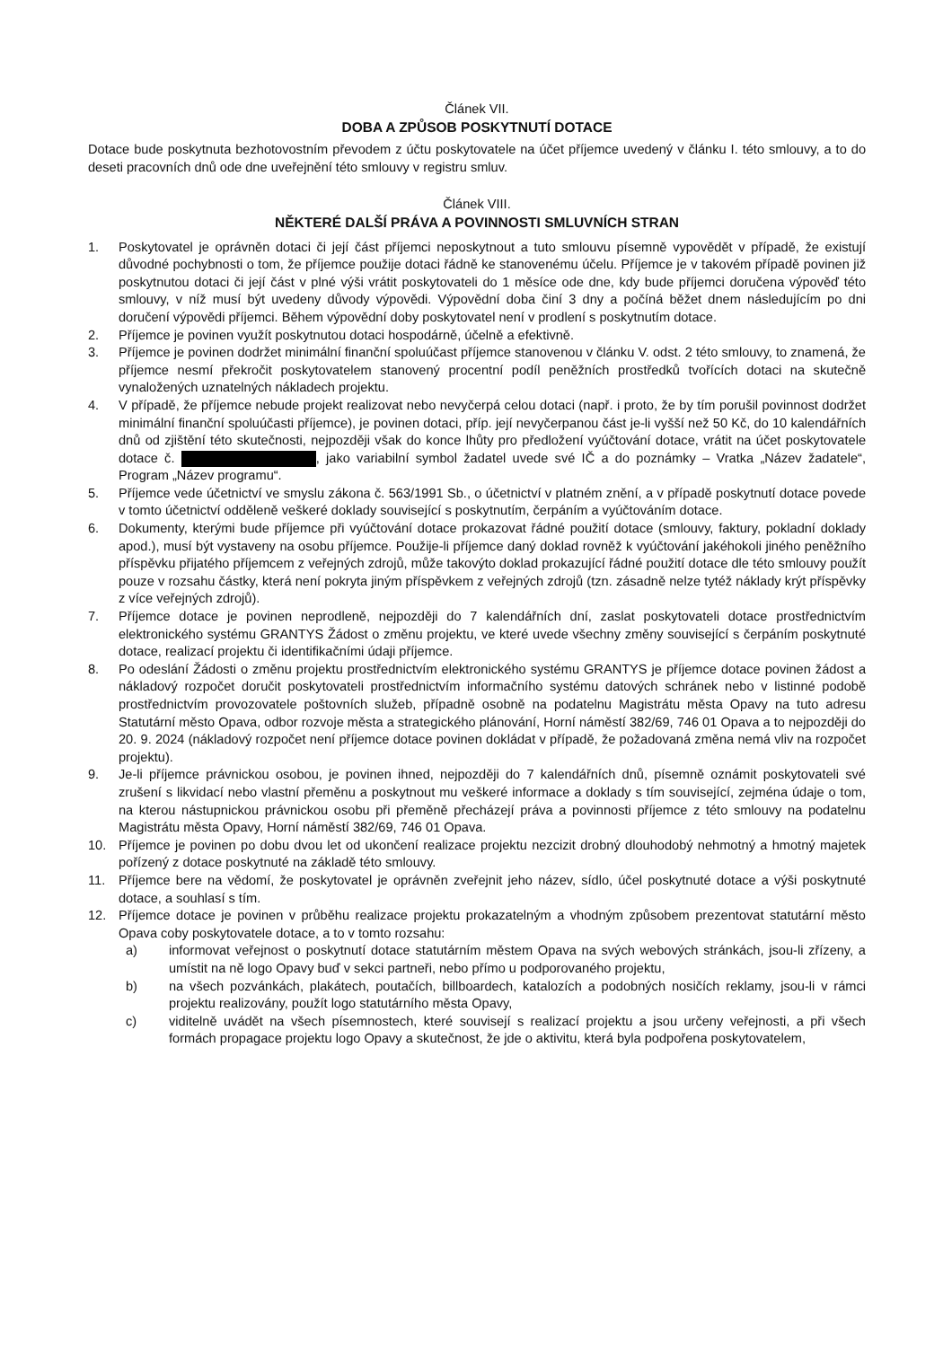Článek VII.
DOBA A ZPŮSOB POSKYTNUTÍ DOTACE
Dotace bude poskytnuta bezhotovostním převodem z účtu poskytovatele na účet příjemce uvedený v článku I. této smlouvy, a to do deseti pracovních dnů ode dne uveřejnění této smlouvy v registru smluv.
Článek VIII.
NĚKTERÉ DALŠÍ PRÁVA A POVINNOSTI SMLUVNÍCH STRAN
1. Poskytovatel je oprávněn dotaci či její část příjemci neposkytnout a tuto smlouvu písemně vypovědět v případě, že existují důvodné pochybnosti o tom, že příjemce použije dotaci řádně ke stanovenému účelu. Příjemce je v takovém případě povinen již poskytnutou dotaci či její část v plné výši vrátit poskytovateli do 1 měsíce ode dne, kdy bude příjemci doručena výpověď této smlouvy, v níž musí být uvedeny důvody výpovědi. Výpovědní doba činí 3 dny a počíná běžet dnem následujícím po dni doručení výpovědi příjemci. Během výpovědní doby poskytovatel není v prodlení s poskytnutím dotace.
2. Příjemce je povinen využít poskytnutou dotaci hospodárně, účelně a efektivně.
3. Příjemce je povinen dodržet minimální finanční spoluúčast příjemce stanovenou v článku V. odst. 2 této smlouvy, to znamená, že příjemce nesmí překročit poskytovatelem stanovený procentní podíl peněžních prostředků tvořících dotaci na skutečně vynaložených uznatelných nákladech projektu.
4. V případě, že příjemce nebude projekt realizovat nebo nevyčerpá celou dotaci (např. i proto, že by tím porušil povinnost dodržet minimální finanční spoluúčasti příjemce), je povinen dotaci, příp. její nevyčerpanou část je-li vyšší než 50 Kč, do 10 kalendářních dnů od zjištění této skutečnosti, nejpozději však do konce lhůty pro předložení vyúčtování dotace, vrátit na účet poskytovatele dotace č. , jako variabilní symbol žadatel uvede své IČ a do poznámky – Vratka „Název žadatele“, Program „Název programu“.
5. Příjemce vede účetnictví ve smyslu zákona č. 563/1991 Sb., o účetnictví v platném znění, a v případě poskytnutí dotace povede v tomto účetnictví odděleně veškeré doklady související s poskytnutím, čerpáním a vyúčtováním dotace.
6. Dokumenty, kterými bude příjemce při vyúčtování dotace prokazovat řádné použití dotace (smlouvy, faktury, pokladní doklady apod.), musí být vystaveny na osobu příjemce. Použije-li příjemce daný doklad rovněž k vyúčtování jakéhokoli jiného peněžního příspěvku přijatého příjemcem z veřejných zdrojů, může takovýto doklad prokazující řádné použití dotace dle této smlouvy použít pouze v rozsahu částky, která není pokryta jiným příspěvkem z veřejných zdrojů (tzn. zásadně nelze tytéž náklady krýt příspěvky z více veřejných zdrojů).
7. Příjemce dotace je povinen neprodleně, nejpozději do 7 kalendářních dní, zaslat poskytovateli dotace prostřednictvím elektronického systému GRANTYS Žádost o změnu projektu, ve které uvede všechny změny související s čerpáním poskytnuté dotace, realizací projektu či identifikačními údaji příjemce.
8. Po odeslání Žádosti o změnu projektu prostřednictvím elektronického systému GRANTYS je příjemce dotace povinen žádost a nákladový rozpočet doručit poskytovateli prostřednictvím informačního systému datových schránek nebo v listinné podobě prostřednictvím provozovatele poštovních služeb, případně osobně na podatelnu Magistrátu města Opavy na tuto adresu Statutární město Opava, odbor rozvoje města a strategického plánování, Horní náměstí 382/69, 746 01 Opava a to nejpozději do 20. 9. 2024 (nákladový rozpočet není příjemce dotace povinen dokládat v případě, že požadovaná změna nemá vliv na rozpočet projektu).
9. Je-li příjemce právnickou osobou, je povinen ihned, nejpozději do 7 kalendářních dnů, písemně oznámit poskytovateli své zrušení s likvidací nebo vlastní přeměnu a poskytnout mu veškeré informace a doklady s tím související, zejména údaje o tom, na kterou nástupnickou právnickou osobu při přeměně přecházejí práva a povinnosti příjemce z této smlouvy na podatelnu Magistrátu města Opavy, Horní náměstí 382/69, 746 01 Opava.
10. Příjemce je povinen po dobu dvou let od ukončení realizace projektu nezcizit drobný dlouhodobý nehmotný a hmotný majetek pořízený z dotace poskytnuté na základě této smlouvy.
11. Příjemce bere na vědomí, že poskytovatel je oprávněn zveřejnit jeho název, sídlo, účel poskytnuté dotace a výši poskytnuté dotace, a souhlasí s tím.
12. Příjemce dotace je povinen v průběhu realizace projektu prokazatelným a vhodným způsobem prezentovat statutární město Opava coby poskytovatele dotace, a to v tomto rozsahu:
a) informovat veřejnost o poskytnutí dotace statutárním městem Opava na svých webových stránkách, jsou-li zřízeny, a umístit na ně logo Opavy buď v sekci partneři, nebo přímo u podporovaného projektu,
b) na všech pozvánkách, plakátech, poutačích, billboardech, katalozích a podobných nosičích reklamy, jsou-li v rámci projektu realizovány, použít logo statutárního města Opavy,
c) viditelně uvádět na všech písemnostech, které souvisejí s realizací projektu a jsou určeny veřejnosti, a při všech formách propagace projektu logo Opavy a skutečnost, že jde o aktivitu, která byla podpořena poskytovatelem,